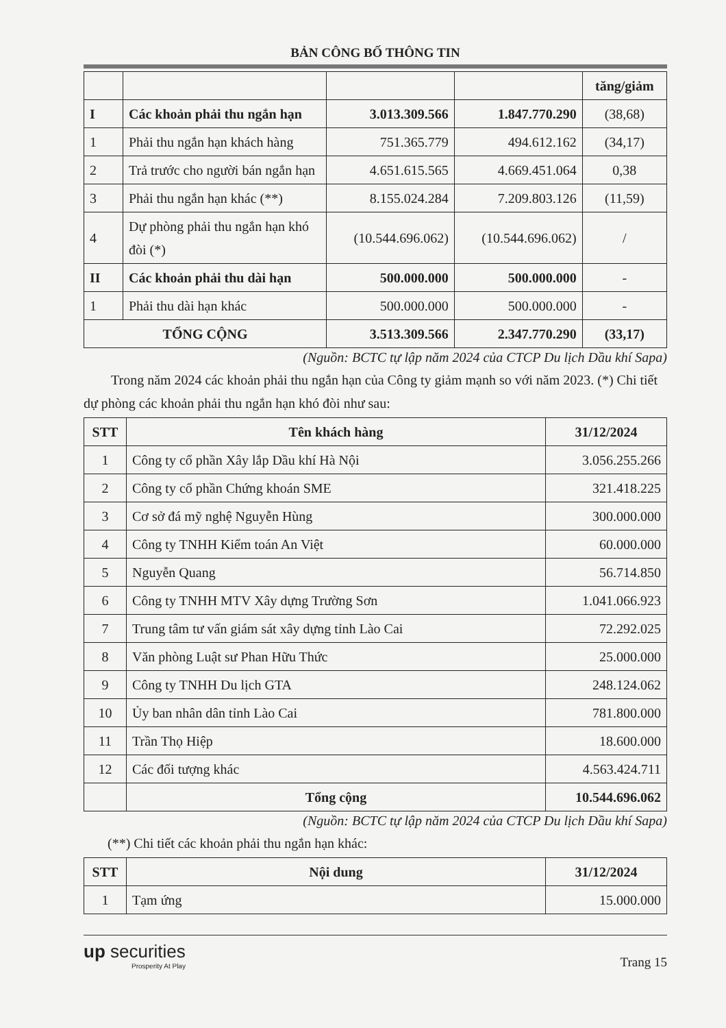BẢN CÔNG BỐ THÔNG TIN
| | | | | tăng/giảm |
| --- | --- | --- | --- | --- |
| I | Các khoản phải thu ngắn hạn | 3.013.309.566 | 1.847.770.290 | (38,68) |
| 1 | Phải thu ngắn hạn khách hàng | 751.365.779 | 494.612.162 | (34,17) |
| 2 | Trả trước cho người bán ngắn hạn | 4.651.615.565 | 4.669.451.064 | 0,38 |
| 3 | Phải thu ngắn hạn khác (**) | 8.155.024.284 | 7.209.803.126 | (11,59) |
| 4 | Dự phòng phải thu ngắn hạn khó đòi (*) | (10.544.696.062) | (10.544.696.062) | / |
| II | Các khoản phải thu dài hạn | 500.000.000 | 500.000.000 | - |
| 1 | Phải thu dài hạn khác | 500.000.000 | 500.000.000 | - |
| TỔNG CỘNG | | 3.513.309.566 | 2.347.770.290 | (33,17) |
(Nguồn: BCTC tự lập năm 2024 của CTCP Du lịch Dầu khí Sapa)
Trong năm 2024 các khoản phải thu ngắn hạn của Công ty giảm mạnh so với năm 2023. (*) Chi tiết dự phòng các khoản phải thu ngắn hạn khó đòi như sau:
| STT | Tên khách hàng | 31/12/2024 |
| --- | --- | --- |
| 1 | Công ty cổ phần Xây lắp Dầu khí Hà Nội | 3.056.255.266 |
| 2 | Công ty cổ phần Chứng khoán SME | 321.418.225 |
| 3 | Cơ sở đá mỹ nghệ Nguyễn Hùng | 300.000.000 |
| 4 | Công ty TNHH Kiểm toán An Việt | 60.000.000 |
| 5 | Nguyễn Quang | 56.714.850 |
| 6 | Công ty TNHH MTV Xây dựng Trường Sơn | 1.041.066.923 |
| 7 | Trung tâm tư vấn giám sát xây dựng tỉnh Lào Cai | 72.292.025 |
| 8 | Văn phòng Luật sư Phan Hữu Thức | 25.000.000 |
| 9 | Công ty TNHH Du lịch GTA | 248.124.062 |
| 10 | Ủy ban nhân dân tỉnh Lào Cai | 781.800.000 |
| 11 | Trần Thọ Hiệp | 18.600.000 |
| 12 | Các đối tượng khác | 4.563.424.711 |
| | Tổng cộng | 10.544.696.062 |
(Nguồn: BCTC tự lập năm 2024 của CTCP Du lịch Dầu khí Sapa)
(**) Chi tiết các khoản phải thu ngắn hạn khác:
| STT | Nội dung | 31/12/2024 |
| --- | --- | --- |
| 1 | Tạm ứng | 15.000.000 |
up securities
Prosperity At Play
Trang 15